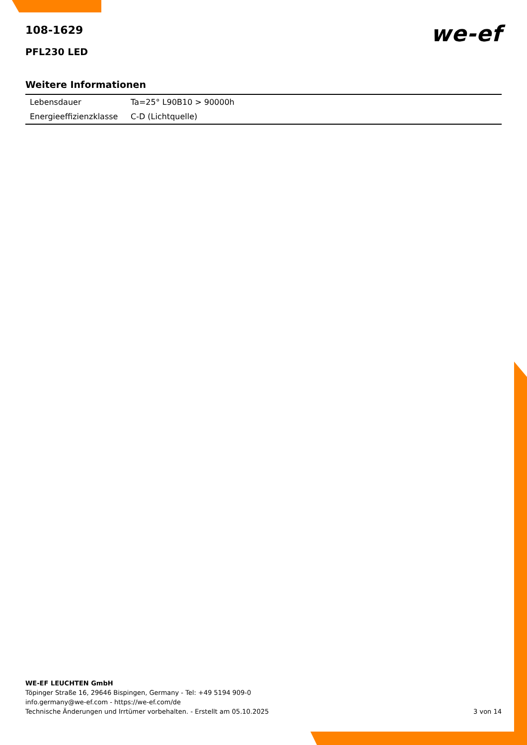we-ef
108-1629
PFL230 LED
Weitere Informationen
| Lebensdauer | Ta=25° L90B10 > 90000h |
| Energieeffizienzklasse | C-D (Lichtquelle) |
WE-EF LEUCHTEN GmbH
Töpinger Straße 16, 29646 Bispingen, Germany - Tel: +49 5194 909-0
info.germany@we-ef.com - https://we-ef.com/de
Technische Änderungen und Irrtümer vorbehalten. - Erstellt am 05.10.2025 3 von 14